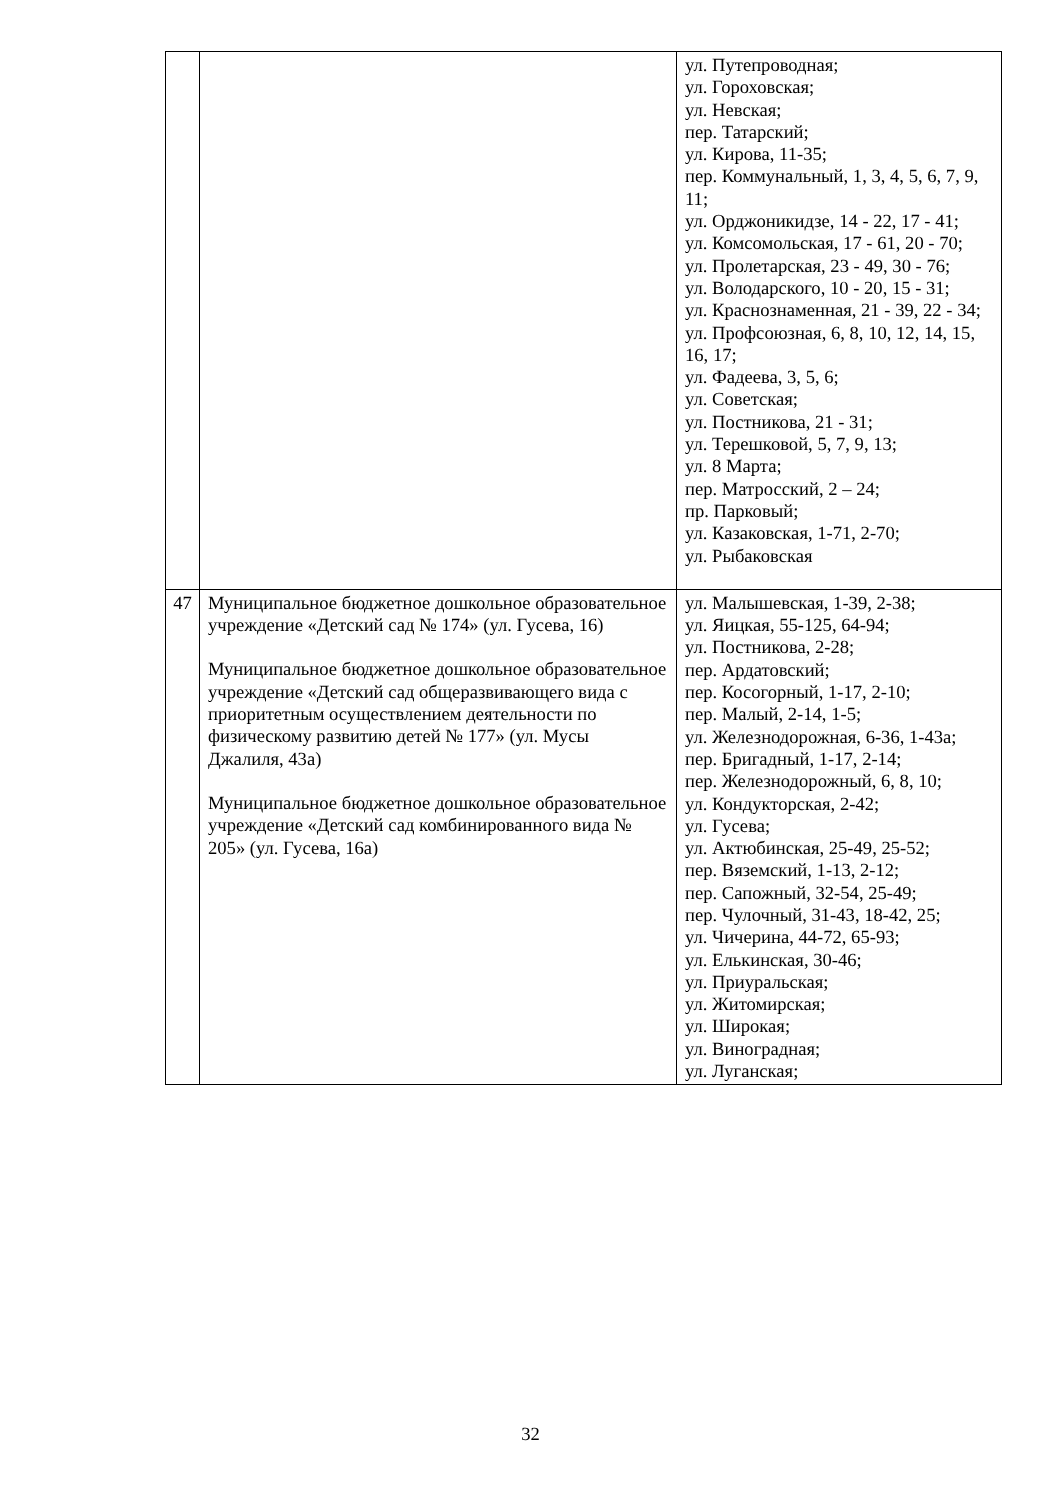| | | ул. Путепроводная; ул. Гороховская; ул. Невская; пер. Татарский; ул. Кирова, 11-35; пер. Коммунальный, 1, 3, 4, 5, 6, 7, 9, 11; ул. Орджоникидзе, 14 - 22, 17 - 41; ул. Комсомольская, 17 - 61, 20 - 70; ул. Пролетарская, 23 - 49, 30 - 76; ул. Володарского, 10 - 20, 15 - 31; ул. Краснознаменная, 21 - 39, 22 - 34; ул. Профсоюзная, 6, 8, 10, 12, 14, 15, 16, 17; ул. Фадеева, 3, 5, 6; ул. Советская; ул. Постникова, 21 - 31; ул. Терешковой, 5, 7, 9, 13; ул. 8 Марта; пер. Матросский, 2 – 24; пр. Парковый; ул. Казаковская, 1-71, 2-70; ул. Рыбаковская |
| 47 | Муниципальное бюджетное дошкольное образовательное учреждение «Детский сад № 174» (ул. Гусева, 16) Муниципальное бюджетное дошкольное образовательное учреждение «Детский сад общеразвивающего вида с приоритетным осуществлением деятельности по физическому развитию детей № 177» (ул. Мусы Джалиля, 43а) Муниципальное бюджетное дошкольное образовательное учреждение «Детский сад комбинированного вида № 205» (ул. Гусева, 16а) | ул. Малышевская, 1-39, 2-38; ул. Яицкая, 55-125, 64-94; ул. Постникова, 2-28; пер. Ардатовский; пер. Косогорный, 1-17, 2-10; пер. Малый, 2-14, 1-5; ул. Железнодорожная, 6-36, 1-43а; пер. Бригадный, 1-17, 2-14; пер. Железнодорожный, 6, 8, 10; ул. Кондукторская, 2-42; ул. Гусева; ул. Актюбинская, 25-49, 25-52; пер. Вяземский, 1-13, 2-12; пер. Сапожный, 32-54, 25-49; пер. Чулочный, 31-43, 18-42, 25; ул. Чичерина, 44-72, 65-93; ул. Елькинская, 30-46; ул. Приуральская; ул. Житомирская; ул. Широкая; ул. Виноградная; ул. Луганская; |
32